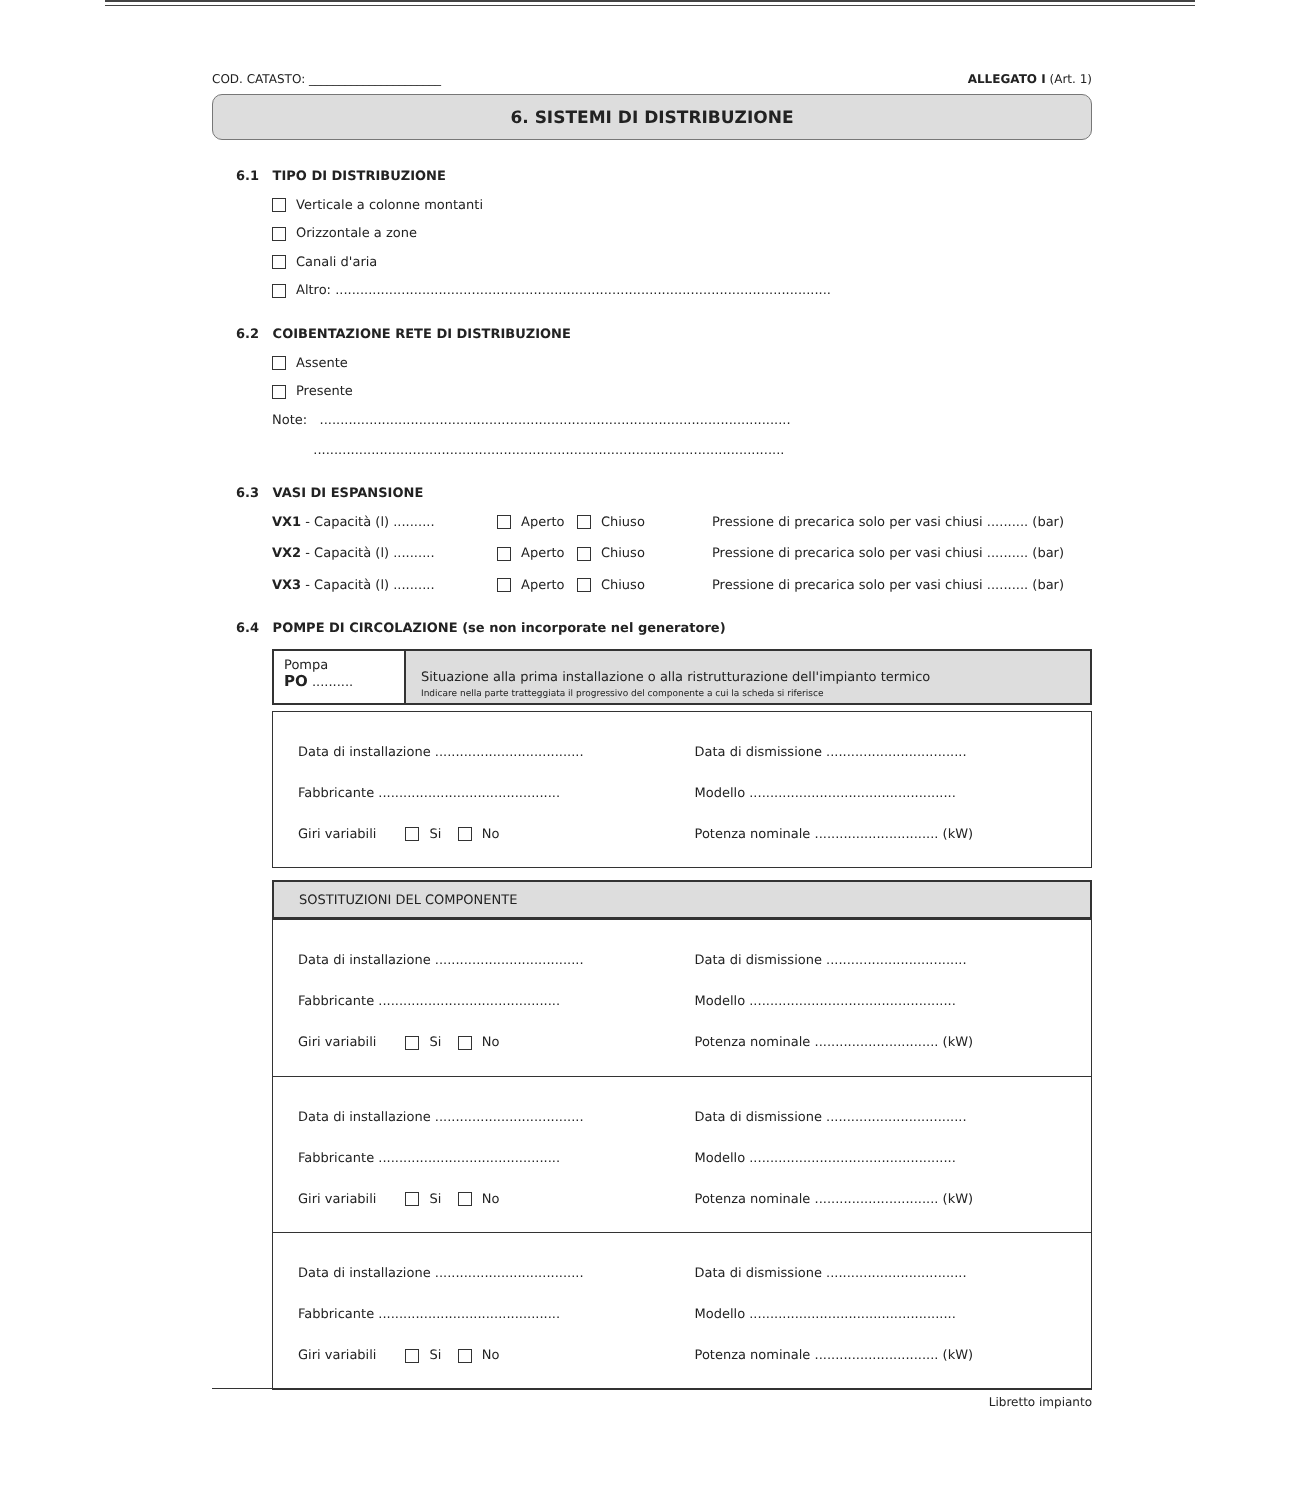COD. CATASTO: ______________________ ALLEGATO I (Art. 1)
6. SISTEMI DI DISTRIBUZIONE
6.1 TIPO DI DISTRIBUZIONE
Verticale a colonne montanti
Orizzontale a zone
Canali d'aria
Altro: ........................................................................................................................
6.2 COIBENTAZIONE RETE DI DISTRIBUZIONE
Assente
Presente
Note: ..................................................................................................................
..................................................................................................................
6.3 VASI DI ESPANSIONE
VX1 - Capacità (l) .......... Aperto Chiuso Pressione di precarica solo per vasi chiusi .......... (bar)
VX2 - Capacità (l) .......... Aperto Chiuso Pressione di precarica solo per vasi chiusi .......... (bar)
VX3 - Capacità (l) .......... Aperto Chiuso Pressione di precarica solo per vasi chiusi .......... (bar)
6.4 POMPE DI CIRCOLAZIONE (se non incorporate nel generatore)
Pompa
PO ..........
Situazione alla prima installazione o alla ristrutturazione dell'impianto termico
Indicare nella parte tratteggiata il progressivo del componente a cui la scheda si riferisce
Data di installazione ....................................
Fabbricante ............................................
Giri variabili Si No
Data di dismissione ..................................
Modello ..................................................
Potenza nominale .............................. (kW)
SOSTITUZIONI DEL COMPONENTE
Data di installazione ....................................
Fabbricante ............................................
Giri variabili Si No
Data di dismissione ..................................
Modello ..................................................
Potenza nominale .............................. (kW)
Data di installazione ....................................
Fabbricante ............................................
Giri variabili Si No
Data di dismissione ..................................
Modello ..................................................
Potenza nominale .............................. (kW)
Data di installazione ....................................
Fabbricante ............................................
Giri variabili Si No
Data di dismissione ..................................
Modello ..................................................
Potenza nominale .............................. (kW)
Libretto impianto